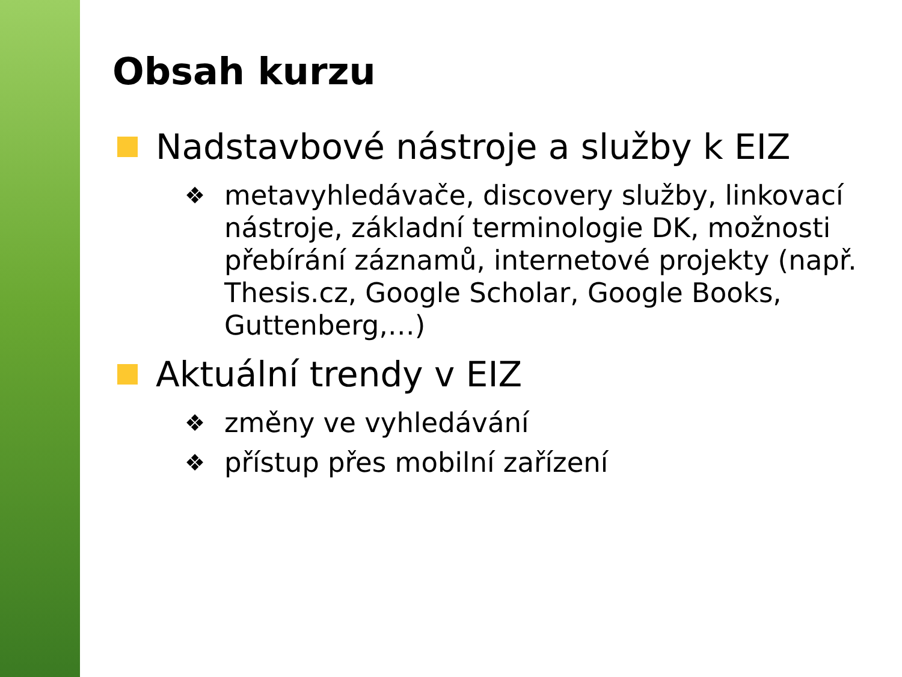Obsah kurzu
Nadstavbové nástroje a služby k EIZ
❖ metavyhledávače, discovery služby, linkovací nástroje, základní terminologie DK, možnosti přebírání záznamů, internetové projekty (např. Thesis.cz, Google Scholar, Google Books, Guttenberg,…)
Aktuální trendy v EIZ
❖ změny ve vyhledávání
❖ přístup přes mobilní zařízení